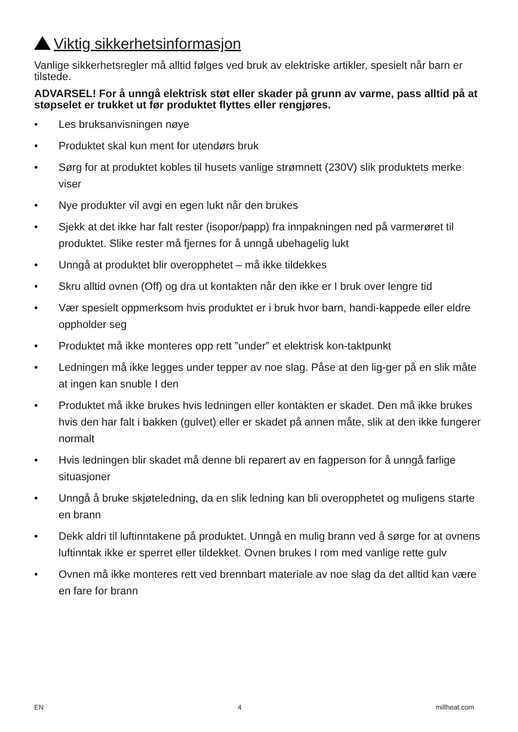Viktig sikkerhetsinformasjon
Vanlige sikkerhetsregler må alltid følges ved bruk av elektriske artikler, spesielt når barn er tilstede.
ADVARSEL! For å unngå elektrisk støt eller skader på grunn av varme, pass alltid på at støpselet er trukket ut før produktet flyttes eller rengjøres.
• Les bruksanvisningen nøye
• Produktet skal kun ment for utendørs bruk
• Sørg for at produktet kobles til husets vanlige strømnett (230V) slik produktets merke viser
• Nye produkter vil avgi en egen lukt når den brukes
• Sjekk at det ikke har falt rester (isopor/papp) fra innpakningen ned på varmerøret til produktet. Slike rester må fjernes for å unngå ubehagelig lukt
• Unngå at produktet blir overopphetet – må ikke tildekkes
• Skru alltid ovnen (Off) og dra ut kontakten når den ikke er I bruk over lengre tid
• Vær spesielt oppmerksom hvis produktet er i bruk hvor barn, handi-kappede eller eldre oppholder seg
• Produktet må ikke monteres opp rett ”under” et elektrisk kon-taktpunkt
• Ledningen må ikke legges under tepper av noe slag. Påse at den lig-ger på en slik måte at ingen kan snuble I den
• Produktet må ikke brukes hvis ledningen eller kontakten er skadet. Den må ikke brukes hvis den har falt i bakken (gulvet) eller er skadet på annen måte, slik at den ikke fungerer normalt
• Hvis ledningen blir skadet må denne bli reparert av en fagperson for å unngå farlige situasjoner
• Unngå å bruke skjøteledning, da en slik ledning kan bli overopphetet og muligens starte en brann
• Dekk aldri til luftinntakene på produktet. Unngå en mulig brann ved å sørge for at ovnens luftinntak ikke er sperret eller tildekket. Ovnen brukes I rom med vanlige rette gulv
• Ovnen må ikke monteres rett ved brennbart materiale av noe slag da det alltid kan være en fare for brann
EN 4 millheat.com